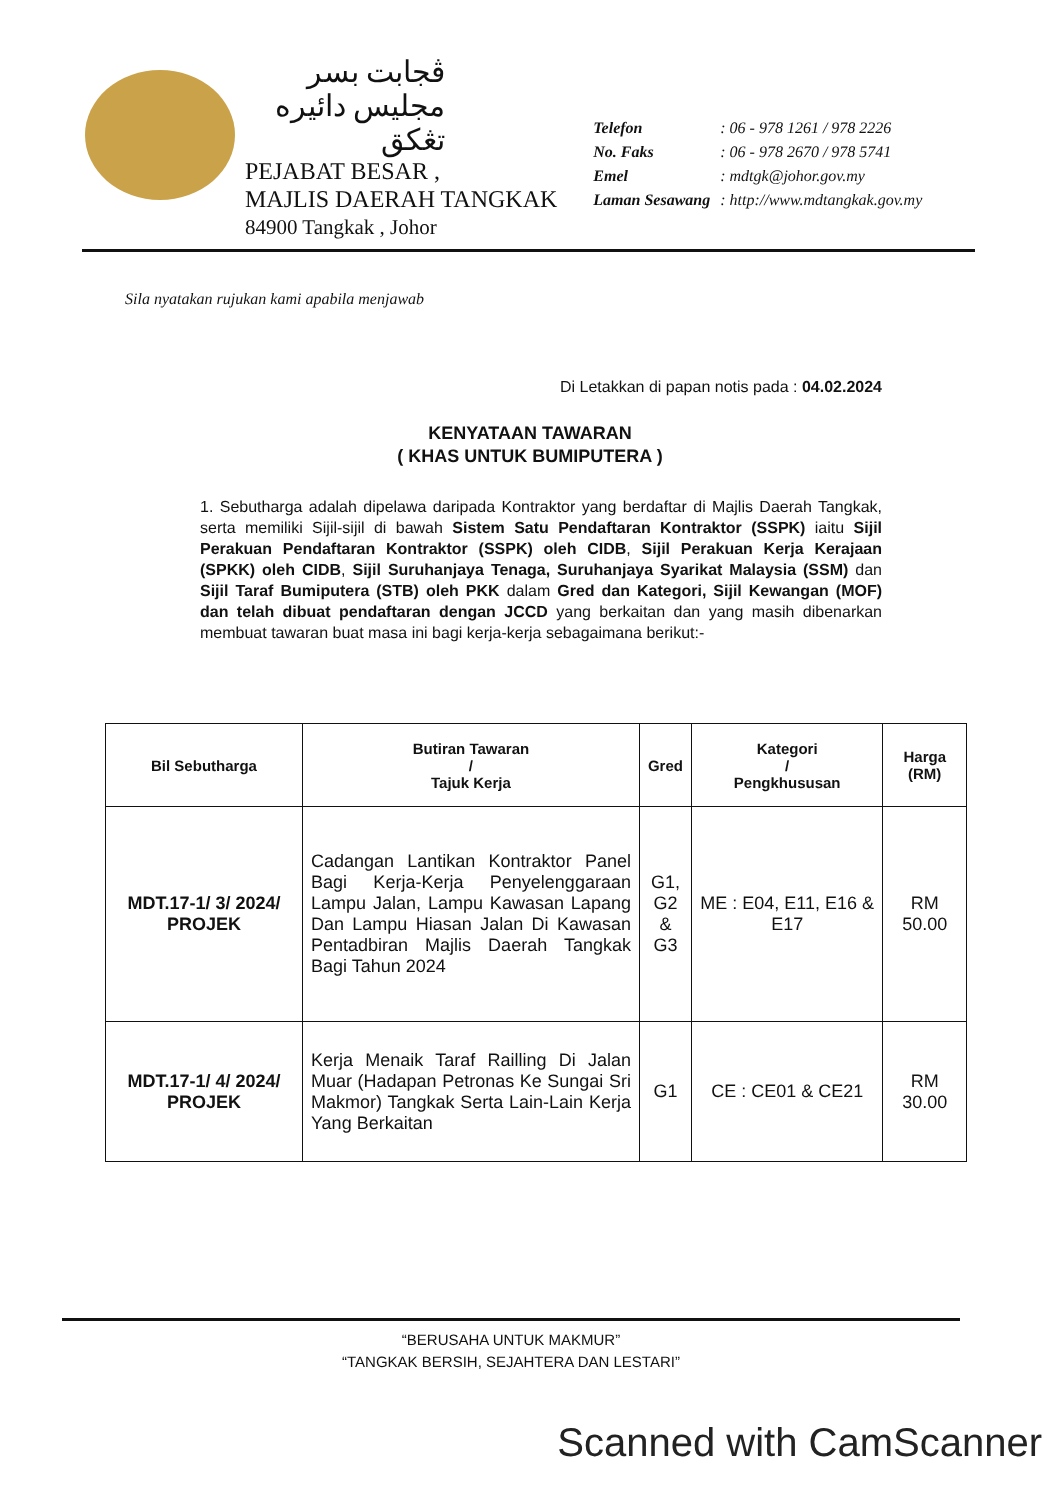ڤجابت بسر
مجليس دائيره تڠكق
PEJABAT BESAR ,
MAJLIS DAERAH TANGKAK
84900 Tangkak , Johor
| Telefon | : 06 - 978 1261 / 978 2226 |
| No. Faks | : 06 - 978 2670 / 978 5741 |
| Emel | : mdtgk@johor.gov.my |
| Laman Sesawang | : http://www.mdtangkak.gov.my |
Sila nyatakan rujukan kami apabila menjawab
Di Letakkan di papan notis pada : 04.02.2024
KENYATAAN TAWARAN
( KHAS UNTUK BUMIPUTERA )
1. Sebutharga adalah dipelawa daripada Kontraktor yang berdaftar di Majlis Daerah Tangkak, serta memiliki Sijil-sijil di bawah Sistem Satu Pendaftaran Kontraktor (SSPK) iaitu Sijil Perakuan Pendaftaran Kontraktor (SSPK) oleh CIDB, Sijil Perakuan Kerja Kerajaan (SPKK) oleh CIDB, Sijil Suruhanjaya Tenaga, Suruhanjaya Syarikat Malaysia (SSM) dan Sijil Taraf Bumiputera (STB) oleh PKK dalam Gred dan Kategori, Sijil Kewangan (MOF) dan telah dibuat pendaftaran dengan JCCD yang berkaitan dan yang masih dibenarkan membuat tawaran buat masa ini bagi kerja-kerja sebagaimana berikut:-
| Bil Sebutharga | Butiran Tawaran / Tajuk Kerja | Gred | Kategori / Pengkhususan | Harga (RM) |
| --- | --- | --- | --- | --- |
| MDT.17-1/ 3/ 2024/ PROJEK | Cadangan Lantikan Kontraktor Panel Bagi Kerja-Kerja Penyelenggaraan Lampu Jalan, Lampu Kawasan Lapang Dan Lampu Hiasan Jalan Di Kawasan Pentadbiran Majlis Daerah Tangkak Bagi Tahun 2024 | G1, G2 & G3 | ME : E04, E11, E16 & E17 | RM 50.00 |
| MDT.17-1/ 4/ 2024/ PROJEK | Kerja Menaik Taraf Railling Di Jalan Muar (Hadapan Petronas Ke Sungai Sri Makmor) Tangkak Serta Lain-Lain Kerja Yang Berkaitan | G1 | CE : CE01 & CE21 | RM 30.00 |
“BERUSAHA UNTUK MAKMUR”
“TANGKAK BERSIH, SEJAHTERA DAN LESTARI”
Scanned with CamScanner